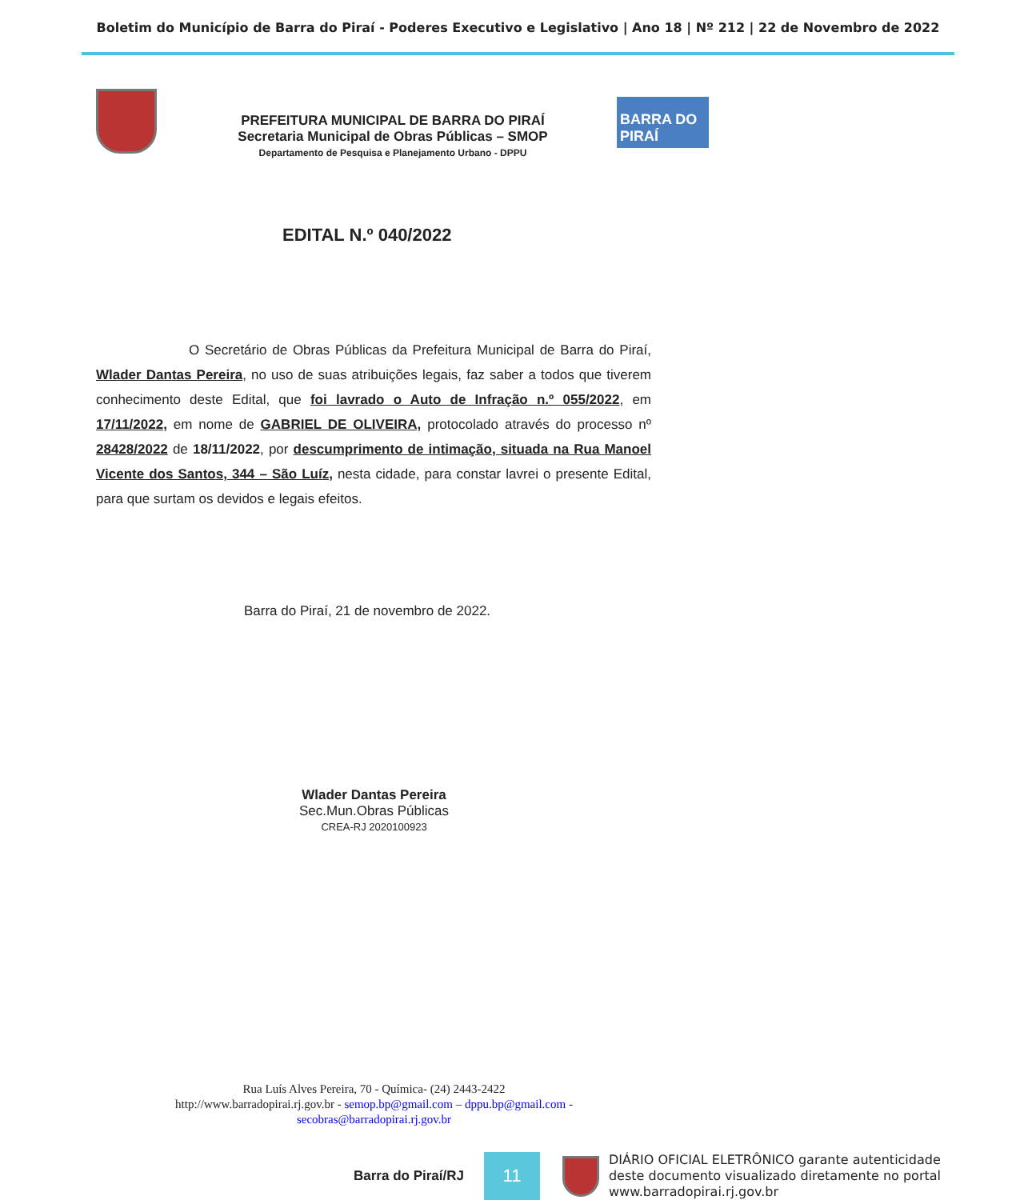Boletim do Município de Barra do Piraí - Poderes Executivo e Legislativo | Ano 18 | Nº 212 | 22 de Novembro de 2022
PREFEITURA MUNICIPAL DE BARRA DO PIRAÍ
Secretaria Municipal de Obras Públicas – SMOP
Departamento de Pesquisa e Planejamento Urbano - DPPU
BARRA DO PIRAÍ
EDITAL N.º 040/2022
O Secretário de Obras Públicas da Prefeitura Municipal de Barra do Piraí, Wlader Dantas Pereira, no uso de suas atribuições legais, faz saber a todos que tiverem conhecimento deste Edital, que foi lavrado o Auto de Infração n.º 055/2022, em 17/11/2022, em nome de GABRIEL DE OLIVEIRA, protocolado através do processo nº 28428/2022 de 18/11/2022, por descumprimento de intimação, situada na Rua Manoel Vicente dos Santos, 344 – São Luíz, nesta cidade, para constar lavrei o presente Edital, para que surtam os devidos e legais efeitos.
Barra do Piraí, 21 de novembro de 2022.
Wlader Dantas Pereira
Sec.Mun.Obras Públicas
CREA-RJ 2020100923
Rua Luís Alves Pereira, 70 - Química- (24) 2443-2422
http://www.barradopirai.rj.gov.br - semop.bp@gmail.com – dppu.bp@gmail.com -
secobras@barradopirai.rj.gov.br
Barra do Piraí/RJ
11
DIÁRIO OFICIAL ELETRÔNICO garante autenticidade
deste documento visualizado diretamente no portal
www.barradopirai.rj.gov.br